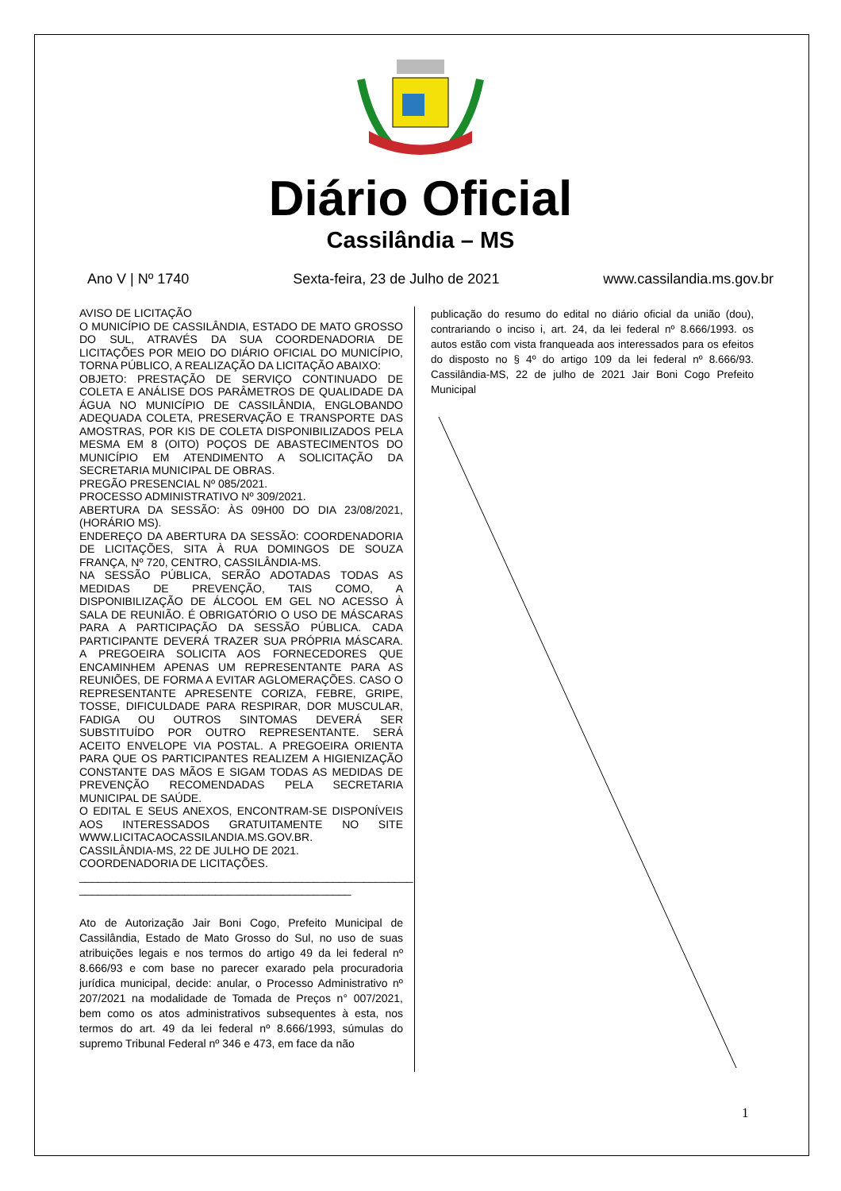Diário Oficial
Cassilândia – MS
Ano V | Nº 1740 Sexta-feira, 23 de Julho de 2021 www.cassilandia.ms.gov.br
AVISO DE LICITAÇÃO
O MUNICÍPIO DE CASSILÂNDIA, ESTADO DE MATO GROSSO DO SUL, ATRAVÉS DA SUA COORDENADORIA DE LICITAÇÕES POR MEIO DO DIÁRIO OFICIAL DO MUNICÍPIO, TORNA PÚBLICO, A REALIZAÇÃO DA LICITAÇÃO ABAIXO:
OBJETO: PRESTAÇÃO DE SERVIÇO CONTINUADO DE COLETA E ANÁLISE DOS PARÂMETROS DE QUALIDADE DA ÁGUA NO MUNICÍPIO DE CASSILÂNDIA, ENGLOBANDO ADEQUADA COLETA, PRESERVAÇÃO E TRANSPORTE DAS AMOSTRAS, POR KIS DE COLETA DISPONIBILIZADOS PELA MESMA EM 8 (OITO) POÇOS DE ABASTECIMENTOS DO MUNICÍPIO EM ATENDIMENTO A SOLICITAÇÃO DA SECRETARIA MUNICIPAL DE OBRAS.
PREGÃO PRESENCIAL Nº 085/2021.
PROCESSO ADMINISTRATIVO Nº 309/2021.
ABERTURA DA SESSÃO: ÀS 09H00 DO DIA 23/08/2021, (HORÁRIO MS).
ENDEREÇO DA ABERTURA DA SESSÃO: COORDENADORIA DE LICITAÇÕES, SITA À RUA DOMINGOS DE SOUZA FRANÇA, Nº 720, CENTRO, CASSILÂNDIA-MS.
NA SESSÃO PÚBLICA, SERÃO ADOTADAS TODAS AS MEDIDAS DE PREVENÇÃO, TAIS COMO, A DISPONIBILIZAÇÃO DE ÁLCOOL EM GEL NO ACESSO À SALA DE REUNIÃO. É OBRIGATÓRIO O USO DE MÁSCARAS PARA A PARTICIPAÇÃO DA SESSÃO PÚBLICA. CADA PARTICIPANTE DEVERÁ TRAZER SUA PRÓPRIA MÁSCARA. A PREGOEIRA SOLICITA AOS FORNECEDORES QUE ENCAMINHEM APENAS UM REPRESENTANTE PARA AS REUNIÕES, DE FORMA A EVITAR AGLOMERAÇÕES. CASO O REPRESENTANTE APRESENTE CORIZA, FEBRE, GRIPE, TOSSE, DIFICULDADE PARA RESPIRAR, DOR MUSCULAR, FADIGA OU OUTROS SINTOMAS DEVERÁ SER SUBSTITUÍDO POR OUTRO REPRESENTANTE. SERÁ ACEITO ENVELOPE VIA POSTAL. A PREGOEIRA ORIENTA PARA QUE OS PARTICIPANTES REALIZEM A HIGIENIZAÇÃO CONSTANTE DAS MÃOS E SIGAM TODAS AS MEDIDAS DE PREVENÇÃO RECOMENDADAS PELA SECRETARIA MUNICIPAL DE SAÚDE.
O EDITAL E SEUS ANEXOS, ENCONTRAM-SE DISPONÍVEIS AOS INTERESSADOS GRATUITAMENTE NO SITE WWW.LICITACAOCASSILANDIA.MS.GOV.BR.
CASSILÂNDIA-MS, 22 DE JULHO DE 2021.
COORDENADORIA DE LICITAÇÕES.
______________________________________________________
____________________________________________
Ato de Autorização Jair Boni Cogo, Prefeito Municipal de Cassilândia, Estado de Mato Grosso do Sul, no uso de suas atribuições legais e nos termos do artigo 49 da lei federal nº 8.666/93 e com base no parecer exarado pela procuradoria jurídica municipal, decide: anular, o Processo Administrativo nº 207/2021 na modalidade de Tomada de Preços n° 007/2021, bem como os atos administrativos subsequentes à esta, nos termos do art. 49 da lei federal nº 8.666/1993, súmulas do supremo Tribunal Federal nº 346 e 473, em face da não
publicação do resumo do edital no diário oficial da união (dou), contrariando o inciso i, art. 24, da lei federal nº 8.666/1993. os autos estão com vista franqueada aos interessados para os efeitos do disposto no § 4º do artigo 109 da lei federal nº 8.666/93. Cassilândia-MS, 22 de julho de 2021 Jair Boni Cogo Prefeito Municipal
1